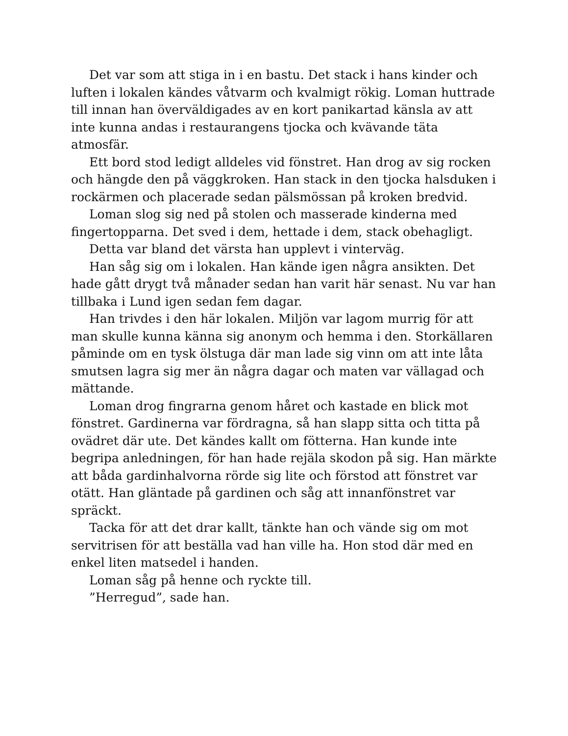Det var som att stiga in i en bastu. Det stack i hans kinder och luften i lokalen kändes våtvarm och kvalmigt rökig. Loman huttrade till innan han överväldigades av en kort panikartad känsla av att inte kunna andas i restaurangens tjocka och kvävande täta atmosfär.
Ett bord stod ledigt alldeles vid fönstret. Han drog av sig rocken och hängde den på väggkroken. Han stack in den tjocka halsduken i rockärmen och placerade sedan pälsmössan på kroken bredvid.
Loman slog sig ned på stolen och masserade kinderna med fingertopparna. Det sved i dem, hettade i dem, stack obehagligt.
Detta var bland det värsta han upplevt i vinterväg.
Han såg sig om i lokalen. Han kände igen några ansikten. Det hade gått drygt två månader sedan han varit här senast. Nu var han tillbaka i Lund igen sedan fem dagar.
Han trivdes i den här lokalen. Miljön var lagom murrig för att man skulle kunna känna sig anonym och hemma i den. Storkällaren påminde om en tysk ölstuga där man lade sig vinn om att inte låta smutsen lagra sig mer än några dagar och maten var vällagad och mättande.
Loman drog fingrarna genom håret och kastade en blick mot fönstret. Gardinerna var fördragna, så han slapp sitta och titta på ovädret där ute. Det kändes kallt om fötterna. Han kunde inte begripa anledningen, för han hade rejäla skodon på sig. Han märkte att båda gardinhalvorna rörde sig lite och förstod att fönstret var otätt. Han gläntade på gardinen och såg att innanfönstret var spräckt.
Tacka för att det drar kallt, tänkte han och vände sig om mot servitrisen för att beställa vad han ville ha. Hon stod där med en enkel liten matsedel i handen.
Loman såg på henne och ryckte till.
”Herregud”, sade han.